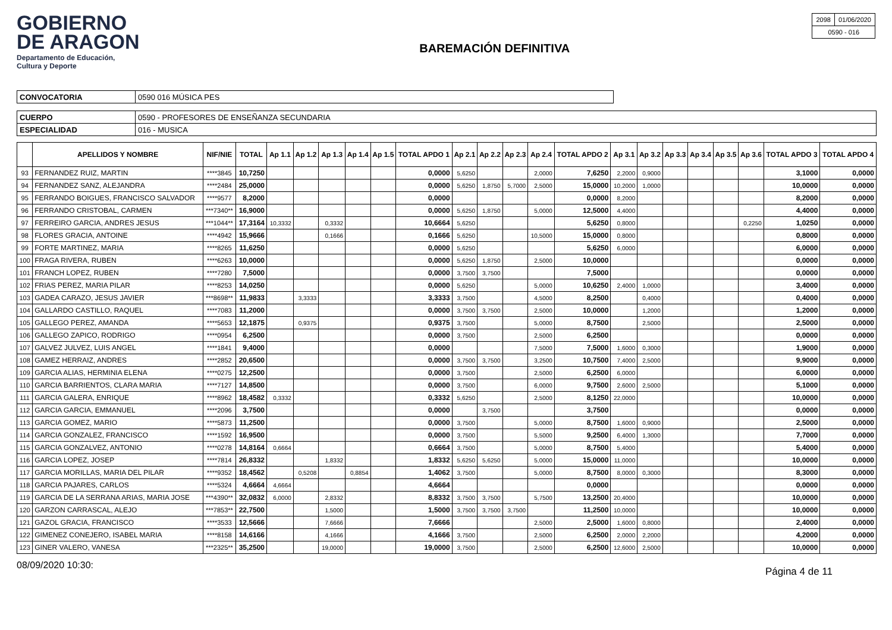GOBIERNO
DE ARAGON
Departamento de Educación,
Cultura y Deporte
BAREMACIÓN DEFINITIVA
| 2098 | 01/06/2020 |
| 0590 - 016 | |
| CONVOCATORIA | 0590 016 MÚSICA PES |
| CUERPO | 0590 - PROFESORES DE ENSEÑANZA SECUNDARIA |
| ESPECIALIDAD | 016 - MUSICA |
| | APELLIDOS Y NOMBRE | NIF/NIE | TOTAL | Ap 1.1 | Ap 1.2 | Ap 1.3 | Ap 1.4 | Ap 1.5 | TOTAL APDO 1 | Ap 2.1 | Ap 2.2 | Ap 2.3 | Ap 2.4 | TOTAL APDO 2 | Ap 3.1 | Ap 3.2 | Ap 3.3 | Ap 3.4 | Ap 3.5 | Ap 3.6 | TOTAL APDO 3 | TOTAL APDO 4 |
| --- | --- | --- | --- | --- | --- | --- | --- | --- | --- | --- | --- | --- | --- | --- | --- | --- | --- | --- | --- | --- | --- | --- |
| 93 | FERNANDEZ RUIZ, MARTIN | ****3845 | 10,7250 | | | | | | 0,0000 | 5,6250 | | | 2,0000 | 7,6250 | 2,2000 | 0,9000 | | | | | 3,1000 | 0,0000 |
| 94 | FERNANDEZ SANZ, ALEJANDRA | ****2484 | 25,0000 | | | | | | 0,0000 | 5,6250 | 1,8750 | 5,7000 | 2,5000 | 15,0000 | 10,2000 | 1,0000 | | | | | 10,0000 | 0,0000 |
| 95 | FERRANDO BOIGUES, FRANCISCO SALVADOR | ****9577 | 8,2000 | | | | | | 0,0000 | | | | | 0,0000 | 8,2000 | | | | | | 8,2000 | 0,0000 |
| 96 | FERRANDO CRISTOBAL, CARMEN | ***7340** | 16,9000 | | | | | | 0,0000 | 5,6250 | 1,8750 | | 5,0000 | 12,5000 | 4,4000 | | | | | | 4,4000 | 0,0000 |
| 97 | FERREIRO GARCIA, ANDRES JESUS | ***1044** | 17,3164 | 10,3332 | | 0,3332 | | | 10,6664 | 5,6250 | | | | 5,6250 | 0,8000 | | | | | 0,2250 | 1,0250 | 0,0000 |
| 98 | FLORES GRACIA, ANTOINE | ****4942 | 15,9666 | | | 0,1666 | | | 0,1666 | 5,6250 | | | 10,5000 | 15,0000 | 0,8000 | | | | | | 0,8000 | 0,0000 |
| 99 | FORTE MARTINEZ, MARIA | ****8265 | 11,6250 | | | | | | 0,0000 | 5,6250 | | | | 5,6250 | 6,0000 | | | | | | 6,0000 | 0,0000 |
| 100 | FRAGA RIVERA, RUBEN | ****6263 | 10,0000 | | | | | | 0,0000 | 5,6250 | 1,8750 | | 2,5000 | 10,0000 | | | | | | | 0,0000 | 0,0000 |
| 101 | FRANCH LOPEZ, RUBEN | ****7280 | 7,5000 | | | | | | 0,0000 | 3,7500 | 3,7500 | | | 7,5000 | | | | | | | 0,0000 | 0,0000 |
| 102 | FRIAS PEREZ, MARIA PILAR | ****8253 | 14,0250 | | | | | | 0,0000 | 5,6250 | | | 5,0000 | 10,6250 | 2,4000 | 1,0000 | | | | | 3,4000 | 0,0000 |
| 103 | GADEA CARAZO, JESUS JAVIER | ***8698** | 11,9833 | | 3,3333 | | | | 3,3333 | 3,7500 | | | 4,5000 | 8,2500 | | 0,4000 | | | | | 0,4000 | 0,0000 |
| 104 | GALLARDO CASTILLO, RAQUEL | ****7083 | 11,2000 | | | | | | 0,0000 | 3,7500 | 3,7500 | | 2,5000 | 10,0000 | | 1,2000 | | | | | 1,2000 | 0,0000 |
| 105 | GALLEGO PEREZ, AMANDA | ****5653 | 12,1875 | | 0,9375 | | | | 0,9375 | 3,7500 | | | 5,0000 | 8,7500 | | 2,5000 | | | | | 2,5000 | 0,0000 |
| 106 | GALLEGO ZAPICO, RODRIGO | ****0954 | 6,2500 | | | | | | 0,0000 | 3,7500 | | | 2,5000 | 6,2500 | | | | | | | 0,0000 | 0,0000 |
| 107 | GALVEZ JULVEZ, LUIS ANGEL | ****1841 | 9,4000 | | | | | | 0,0000 | | | | 7,5000 | 7,5000 | 1,6000 | 0,3000 | | | | | 1,9000 | 0,0000 |
| 108 | GAMEZ HERRAIZ, ANDRES | ****2852 | 20,6500 | | | | | | 0,0000 | 3,7500 | 3,7500 | | 3,2500 | 10,7500 | 7,4000 | 2,5000 | | | | | 9,9000 | 0,0000 |
| 109 | GARCIA ALIAS, HERMINIA ELENA | ****0275 | 12,2500 | | | | | | 0,0000 | 3,7500 | | | 2,5000 | 6,2500 | 6,0000 | | | | | | 6,0000 | 0,0000 |
| 110 | GARCIA BARRIENTOS, CLARA MARIA | ****7127 | 14,8500 | | | | | | 0,0000 | 3,7500 | | | 6,0000 | 9,7500 | 2,6000 | 2,5000 | | | | | 5,1000 | 0,0000 |
| 111 | GARCIA GALERA, ENRIQUE | ****8962 | 18,4582 | 0,3332 | | | | | 0,3332 | 5,6250 | | | 2,5000 | 8,1250 | 22,0000 | | | | | | 10,0000 | 0,0000 |
| 112 | GARCIA GARCIA, EMMANUEL | ****2096 | 3,7500 | | | | | | 0,0000 | | 3,7500 | | | 3,7500 | | | | | | | 0,0000 | 0,0000 |
| 113 | GARCIA GOMEZ, MARIO | ****5873 | 11,2500 | | | | | | 0,0000 | 3,7500 | | | 5,0000 | 8,7500 | 1,6000 | 0,9000 | | | | | 2,5000 | 0,0000 |
| 114 | GARCIA GONZALEZ, FRANCISCO | ****1592 | 16,9500 | | | | | | 0,0000 | 3,7500 | | | 5,5000 | 9,2500 | 6,4000 | 1,3000 | | | | | 7,7000 | 0,0000 |
| 115 | GARCIA GONZALVEZ, ANTONIO | ****0278 | 14,8164 | 0,6664 | | | | | 0,6664 | 3,7500 | | | 5,0000 | 8,7500 | 5,4000 | | | | | | 5,4000 | 0,0000 |
| 116 | GARCIA LOPEZ, JOSEP | ****7814 | 26,8332 | | | 1,8332 | | | 1,8332 | 5,6250 | 5,6250 | | 5,0000 | 15,0000 | 11,0000 | | | | | | 10,0000 | 0,0000 |
| 117 | GARCIA MORILLAS, MARIA DEL PILAR | ****9352 | 18,4562 | | 0,5208 | | 0,8854 | | 1,4062 | 3,7500 | | | 5,0000 | 8,7500 | 8,0000 | 0,3000 | | | | | 8,3000 | 0,0000 |
| 118 | GARCIA PAJARES, CARLOS | ****5324 | 4,6664 | 4,6664 | | | | | 4,6664 | | | | | 0,0000 | | | | | | | 0,0000 | 0,0000 |
| 119 | GARCIA DE LA SERRANA ARIAS, MARIA JOSE | ***4390** | 32,0832 | 6,0000 | | 2,8332 | | | 8,8332 | 3,7500 | 3,7500 | | 5,7500 | 13,2500 | 20,4000 | | | | | | 10,0000 | 0,0000 |
| 120 | GARZON CARRASCAL, ALEJO | ***7853** | 22,7500 | | | 1,5000 | | | 1,5000 | 3,7500 | 3,7500 | 3,7500 | | 11,2500 | 10,0000 | | | | | | 10,0000 | 0,0000 |
| 121 | GAZOL GRACIA, FRANCISCO | ****3533 | 12,5666 | | | 7,6666 | | | 7,6666 | | | | 2,5000 | 2,5000 | 1,6000 | 0,8000 | | | | | 2,4000 | 0,0000 |
| 122 | GIMENEZ CONEJERO, ISABEL MARIA | ****8158 | 14,6166 | | | 4,1666 | | | 4,1666 | 3,7500 | | | 2,5000 | 6,2500 | 2,0000 | 2,2000 | | | | | 4,2000 | 0,0000 |
| 123 | GINER VALERO, VANESA | ***2325** | 35,2500 | | | 19,0000 | | | 19,0000 | 3,7500 | | | 2,5000 | 6,2500 | 12,6000 | 2,5000 | | | | | 10,0000 | 0,0000 |
08/09/2020 10:30: Página 4 de 11